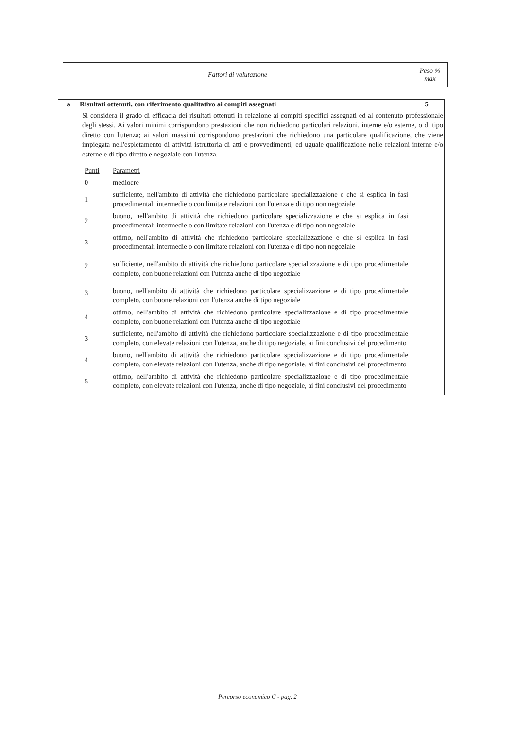| Fattori di valutazione | Peso % max |
| a | Risultati ottenuti, con riferimento qualitativo ai compiti assegnati | 5 |
| Si considera il grado di efficacia dei risultati ottenuti in relazione ai compiti specifici assegnati ed al contenuto professionale degli stessi. Ai valori minimi corrispondono prestazioni che non richiedono particolari relazioni, interne e/o esterne, o di tipo diretto con l'utenza; ai valori massimi corrispondono prestazioni che richiedono una particolare qualificazione, che viene impiegata nell'espletamento di attività istruttoria di atti e provvedimenti, ed uguale qualificazione nelle relazioni interne e/o esterne e di tipo diretto e negoziale con l'utenza. | | |
| / Punti / Parametri / / 0 / mediocre / / 1 / sufficiente, nell'ambito di attività che richiedono particolare specializzazione e che si esplica in fasi procedimentali intermedie o con limitate relazioni con l'utenza e di tipo non negoziale / / 2 / buono, nell'ambito di attività che richiedono particolare specializzazione e che si esplica in fasi procedimentali intermedie o con limitate relazioni con l'utenza e di tipo non negoziale / / 3 / ottimo, nell'ambito di attività che richiedono particolare specializzazione e che si esplica in fasi procedimentali intermedie o con limitate relazioni con l'utenza e di tipo non negoziale / / 2 / sufficiente, nell'ambito di attività che richiedono particolare specializzazione e di tipo procedimentale completo, con buone relazioni con l'utenza anche di tipo negoziale / / 3 / buono, nell'ambito di attività che richiedono particolare specializzazione e di tipo procedimentale completo, con buone relazioni con l'utenza anche di tipo negoziale / / 4 / ottimo, nell'ambito di attività che richiedono particolare specializzazione e di tipo procedimentale completo, con buone relazioni con l'utenza anche di tipo negoziale / / 3 / sufficiente, nell'ambito di attività che richiedono particolare specializzazione e di tipo procedimentale completo, con elevate relazioni con l'utenza, anche di tipo negoziale, ai fini conclusivi del procedimento / / 4 / buono, nell'ambito di attività che richiedono particolare specializzazione e di tipo procedimentale completo, con elevate relazioni con l'utenza, anche di tipo negoziale, ai fini conclusivi del procedimento / / 5 / ottimo, nell'ambito di attività che richiedono particolare specializzazione e di tipo procedimentale completo, con elevate relazioni con l'utenza, anche di tipo negoziale, ai fini conclusivi del procedimento / | | |
Percorso economico C - pag. 2